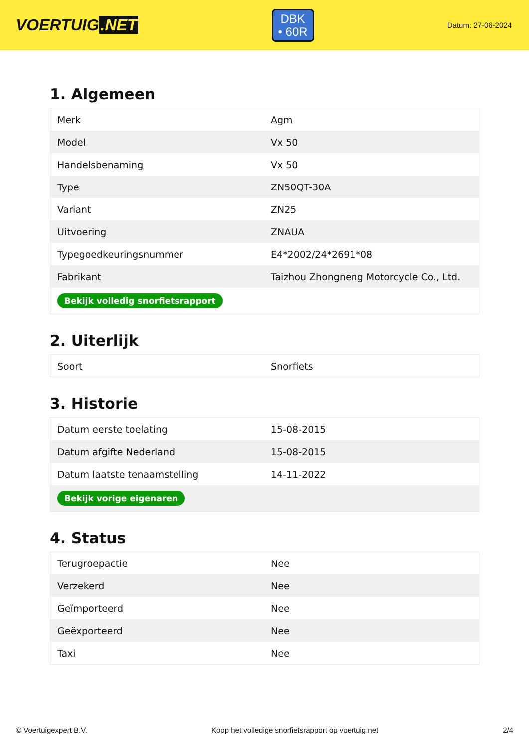VOERTUIG.NET
DBK
• 60R
Datum: 27-06-2024
1. Algemeen
| Merk | Agm |
| Model | Vx 50 |
| Handelsbenaming | Vx 50 |
| Type | ZN50QT-30A |
| Variant | ZN25 |
| Uitvoering | ZNAUA |
| Typegoedkeuringsnummer | E4*2002/24*2691*08 |
| Fabrikant | Taizhou Zhongneng Motorcycle Co., Ltd. |
| Bekijk volledig snorfietsrapport | |
2. Uiterlijk
| Soort | Snorfiets |
3. Historie
| Datum eerste toelating | 15-08-2015 |
| Datum afgifte Nederland | 15-08-2015 |
| Datum laatste tenaamstelling | 14-11-2022 |
| Bekijk vorige eigenaren | |
4. Status
| Terugroepactie | Nee |
| Verzekerd | Nee |
| Geïmporteerd | Nee |
| Geëxporteerd | Nee |
| Taxi | Nee |
© Voertuigexpert B.V. Koop het volledige snorfietsrapport op voertuig.net 2/4